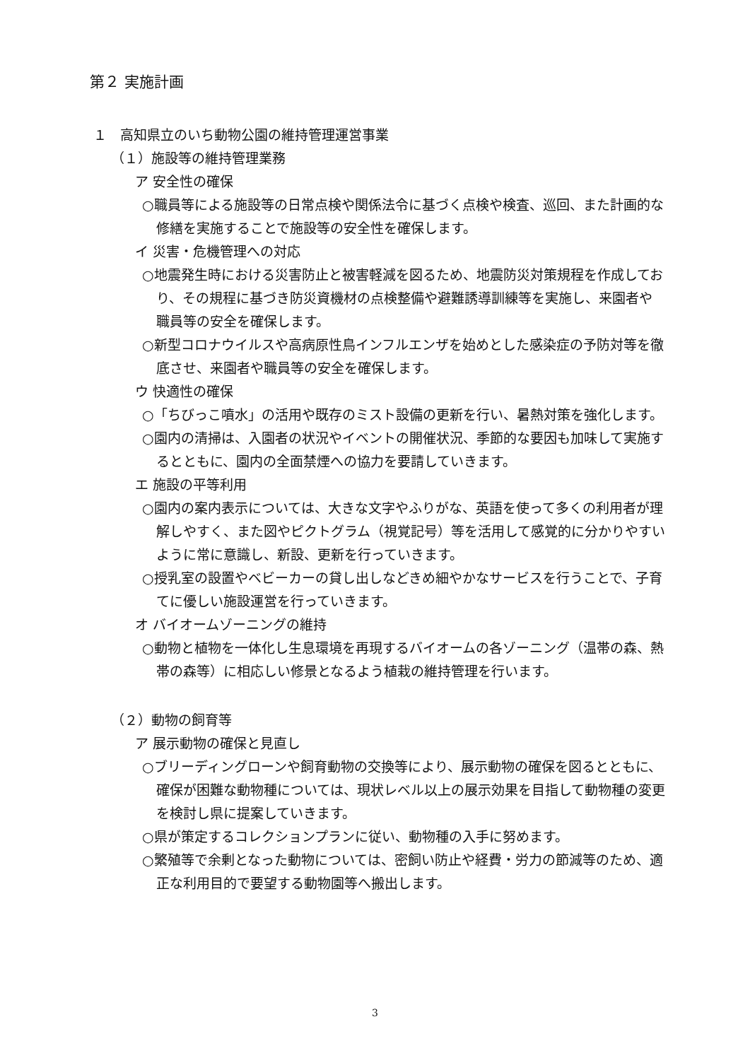第２ 実施計画
１　高知県立のいち動物公園の維持管理運営事業
（１）施設等の維持管理業務
ア 安全性の確保
○職員等による施設等の日常点検や関係法令に基づく点検や検査、巡回、また計画的な修繕を実施することで施設等の安全性を確保します。
イ 災害・危機管理への対応
○地震発生時における災害防止と被害軽減を図るため、地震防災対策規程を作成しており、その規程に基づき防災資機材の点検整備や避難誘導訓練等を実施し、来園者や職員等の安全を確保します。
○新型コロナウイルスや高病原性鳥インフルエンザを始めとした感染症の予防対等を徹底させ、来園者や職員等の安全を確保します。
ウ 快適性の確保
○「ちびっこ噴水」の活用や既存のミスト設備の更新を行い、暑熱対策を強化します。
○園内の清掃は、入園者の状況やイベントの開催状況、季節的な要因も加味して実施するとともに、園内の全面禁煙への協力を要請していきます。
エ 施設の平等利用
○園内の案内表示については、大きな文字やふりがな、英語を使って多くの利用者が理解しやすく、また図やピクトグラム（視覚記号）等を活用して感覚的に分かりやすいように常に意識し、新設、更新を行っていきます。
○授乳室の設置やベビーカーの貸し出しなどきめ細やかなサービスを行うことで、子育てに優しい施設運営を行っていきます。
オ バイオームゾーニングの維持
○動物と植物を一体化し生息環境を再現するバイオームの各ゾーニング（温帯の森、熱帯の森等）に相応しい修景となるよう植栽の維持管理を行います。
（２）動物の飼育等
ア 展示動物の確保と見直し
○ブリーディングローンや飼育動物の交換等により、展示動物の確保を図るとともに、確保が困難な動物種については、現状レベル以上の展示効果を目指して動物種の変更を検討し県に提案していきます。
○県が策定するコレクションプランに従い、動物種の入手に努めます。
○繁殖等で余剰となった動物については、密飼い防止や経費・労力の節減等のため、適正な利用目的で要望する動物園等へ搬出します。
3